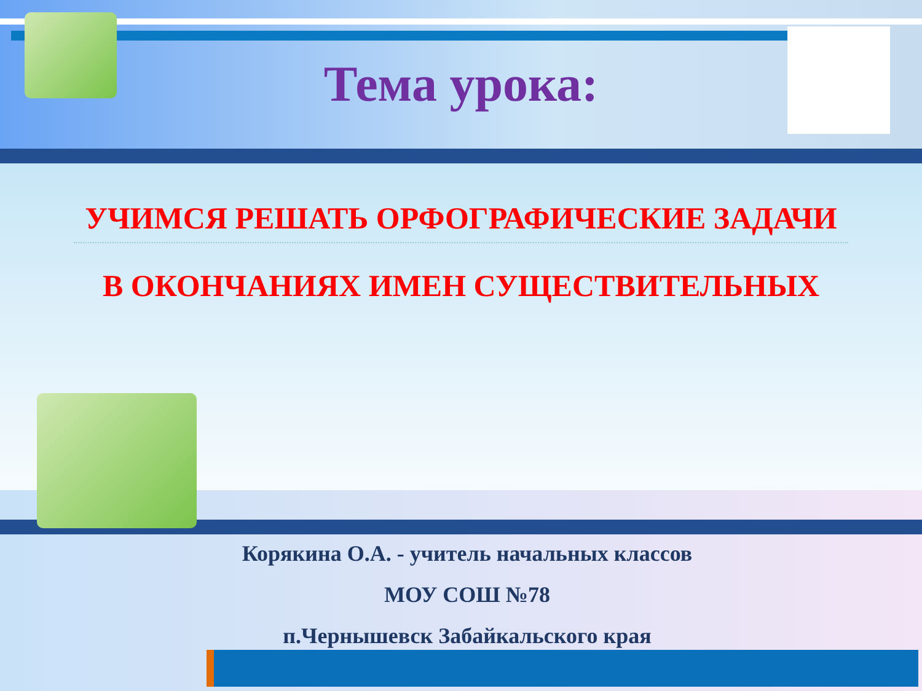Тема урока:
УЧИМСЯ РЕШАТЬ ОРФОГРАФИЧЕСКИЕ ЗАДАЧИ
В ОКОНЧАНИЯХ ИМЕН СУЩЕСТВИТЕЛЬНЫХ
Корякина О.А. - учитель начальных классов
МОУ СОШ №78
п.Чернышевск Забайкальского края